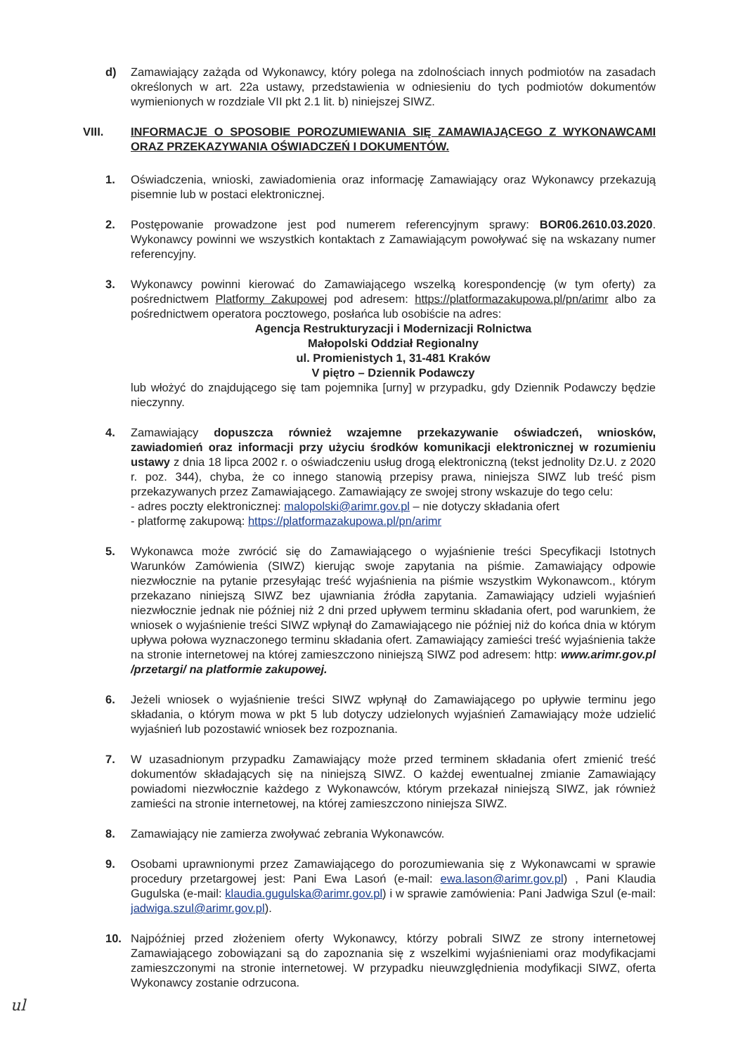d) Zamawiający zażąda od Wykonawcy, który polega na zdolnościach innych podmiotów na zasadach określonych w art. 22a ustawy, przedstawienia w odniesieniu do tych podmiotów dokumentów wymienionych w rozdziale VII pkt 2.1 lit. b) niniejszej SIWZ.
VIII. INFORMACJE O SPOSOBIE POROZUMIEWANIA SIĘ ZAMAWIAJĄCEGO Z WYKONAWCAMI ORAZ PRZEKAZYWANIA OŚWIADCZEŃ I DOKUMENTÓW.
1. Oświadczenia, wnioski, zawiadomienia oraz informację Zamawiający oraz Wykonawcy przekazują pisemnie lub w postaci elektronicznej.
2. Postępowanie prowadzone jest pod numerem referencyjnym sprawy: BOR06.2610.03.2020. Wykonawcy powinni we wszystkich kontaktach z Zamawiającym powoływać się na wskazany numer referencyjny.
3. Wykonawcy powinni kierować do Zamawiającego wszelką korespondencję (w tym oferty) za pośrednictwem Platformy Zakupowej pod adresem: https://platformazakupowa.pl/pn/arimr albo za pośrednictwem operatora pocztowego, posłańca lub osobiście na adres:
Agencja Restrukturyzacji i Modernizacji Rolnictwa
Małopolski Oddział Regionalny
ul. Promienistych 1, 31-481 Kraków
V piętro – Dziennik Podawczy
lub włożyć do znajdującego się tam pojemnika [urny] w przypadku, gdy Dziennik Podawczy będzie nieczynny.
4. Zamawiający dopuszcza również wzajemne przekazywanie oświadczeń, wniosków, zawiadomień oraz informacji przy użyciu środków komunikacji elektronicznej w rozumieniu ustawy z dnia 18 lipca 2002 r. o oświadczeniu usług drogą elektroniczną (tekst jednolity Dz.U. z 2020 r. poz. 344), chyba, że co innego stanowią przepisy prawa, niniejsza SIWZ lub treść pism przekazywanych przez Zamawiającego. Zamawiający ze swojej strony wskazuje do tego celu:
- adres poczty elektronicznej: malopolski@arimr.gov.pl – nie dotyczy składania ofert
- platformę zakupową: https://platformazakupowa.pl/pn/arimr
5. Wykonawca może zwrócić się do Zamawiającego o wyjaśnienie treści Specyfikacji Istotnych Warunków Zamówienia (SIWZ) kierując swoje zapytania na piśmie. Zamawiający odpowie niezwłocznie na pytanie przesyłając treść wyjaśnienia na piśmie wszystkim Wykonawcom., którym przekazano niniejszą SIWZ bez ujawniania źródła zapytania. Zamawiający udzieli wyjaśnień niezwłocznie jednak nie później niż 2 dni przed upływem terminu składania ofert, pod warunkiem, że wniosek o wyjaśnienie treści SIWZ wpłynął do Zamawiającego nie później niż do końca dnia w którym upływa połowa wyznaczonego terminu składania ofert. Zamawiający zamieści treść wyjaśnienia także na stronie internetowej na której zamieszczono niniejszą SIWZ pod adresem: http: www.arimr.gov.pl /przetargi/ na platformie zakupowej.
6. Jeżeli wniosek o wyjaśnienie treści SIWZ wpłynął do Zamawiającego po upływie terminu jego składania, o którym mowa w pkt 5 lub dotyczy udzielonych wyjaśnień Zamawiający może udzielić wyjaśnień lub pozostawić wniosek bez rozpoznania.
7. W uzasadnionym przypadku Zamawiający może przed terminem składania ofert zmienić treść dokumentów składających się na niniejszą SIWZ. O każdej ewentualnej zmianie Zamawiający powiadomi niezwłocznie każdego z Wykonawców, którym przekazał niniejszą SIWZ, jak również zamieści na stronie internetowej, na której zamieszczono niniejsza SIWZ.
8. Zamawiający nie zamierza zwoływać zebrania Wykonawców.
9. Osobami uprawnionymi przez Zamawiającego do porozumiewania się z Wykonawcami w sprawie procedury przetargowej jest: Pani Ewa Lasoń (e-mail: ewa.lason@arimr.gov.pl) , Pani Klaudia Gugulska (e-mail: klaudia.gugulska@arimr.gov.pl) i w sprawie zamówienia: Pani Jadwiga Szul (e-mail: jadwiga.szul@arimr.gov.pl).
10. Najpóźniej przed złożeniem oferty Wykonawcy, którzy pobrali SIWZ ze strony internetowej Zamawiającego zobowiązani są do zapoznania się z wszelkimi wyjaśnieniami oraz modyfikacjami zamieszczonymi na stronie internetowej. W przypadku nieuwzględnienia modyfikacji SIWZ, oferta Wykonawcy zostanie odrzucona.
ul